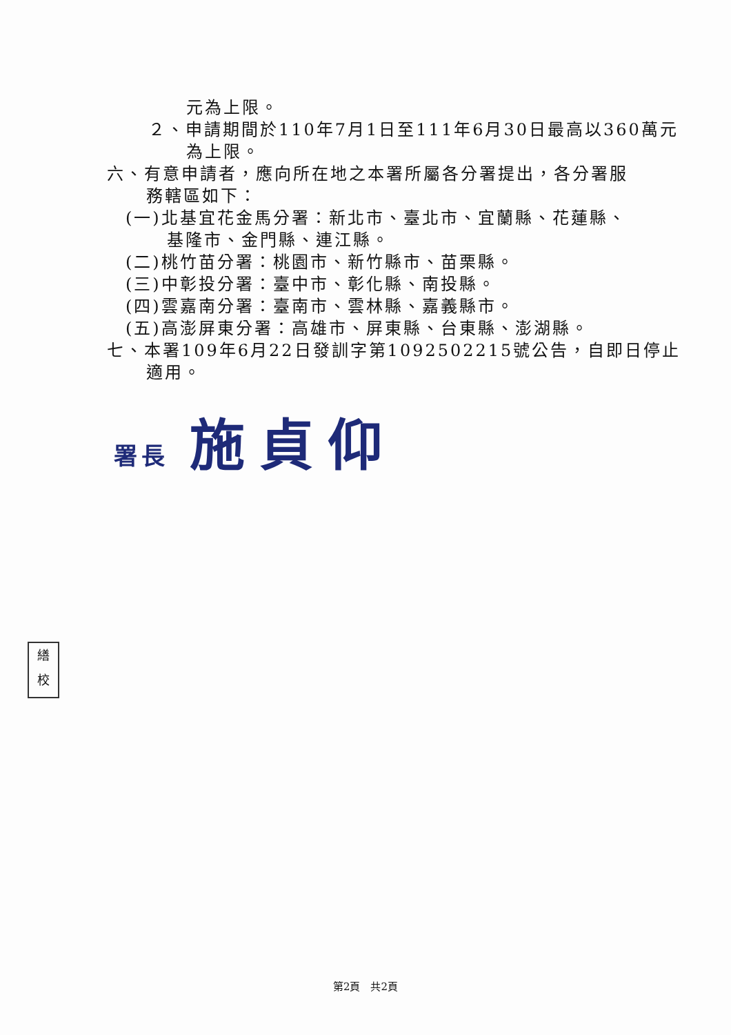元為上限。
２、申請期間於110年7月1日至111年6月30日最高以360萬元
為上限。
六、有意申請者，應向所在地之本署所屬各分署提出，各分署服
務轄區如下：
(一)北基宜花金馬分署：新北市、臺北市、宜蘭縣、花蓮縣、
基隆市、金門縣、連江縣。
(二)桃竹苗分署：桃園市、新竹縣市、苗栗縣。
(三)中彰投分署：臺中市、彰化縣、南投縣。
(四)雲嘉南分署：臺南市、雲林縣、嘉義縣市。
(五)高澎屏東分署：高雄市、屏東縣、台東縣、澎湖縣。
七、本署109年6月22日發訓字第1092502215號公告，自即日停止
適用。
署長 施貞仰
繕
校
第2頁　共2頁